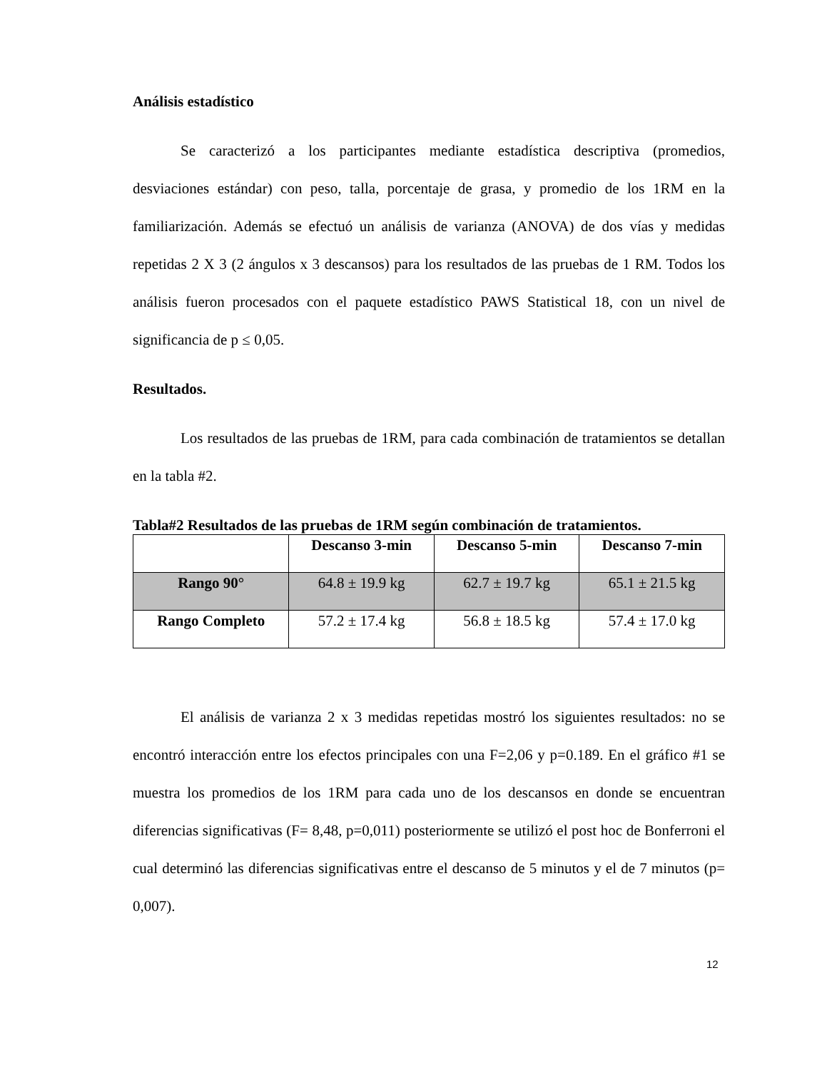Análisis estadístico
Se caracterizó a los participantes mediante estadística descriptiva (promedios, desviaciones estándar) con peso, talla, porcentaje de grasa, y promedio de los 1RM en la familiarización. Además se efectuó un análisis de varianza (ANOVA) de dos vías y medidas repetidas 2 X 3 (2 ángulos x 3 descansos) para los resultados de las pruebas de 1 RM. Todos los análisis fueron procesados con el paquete estadístico PAWS Statistical 18, con un nivel de significancia de p ≤ 0,05.
Resultados.
Los resultados de las pruebas de 1RM, para cada combinación de tratamientos se detallan en la tabla #2.
Tabla#2 Resultados de las pruebas de 1RM según combinación de tratamientos.
| | Descanso 3-min | Descanso 5-min | Descanso 7-min |
| --- | --- | --- | --- |
| Rango 90° | 64.8 ± 19.9 kg | 62.7 ± 19.7 kg | 65.1 ± 21.5 kg |
| Rango Completo | 57.2 ± 17.4 kg | 56.8 ± 18.5 kg | 57.4 ± 17.0 kg |
El análisis de varianza 2 x 3 medidas repetidas mostró los siguientes resultados: no se encontró interacción entre los efectos principales con una F=2,06 y p=0.189. En el gráfico #1 se muestra los promedios de los 1RM para cada uno de los descansos en donde se encuentran diferencias significativas (F= 8,48, p=0,011) posteriormente se utilizó el post hoc de Bonferroni el cual determinó las diferencias significativas entre el descanso de 5 minutos y el de 7 minutos (p= 0,007).
12